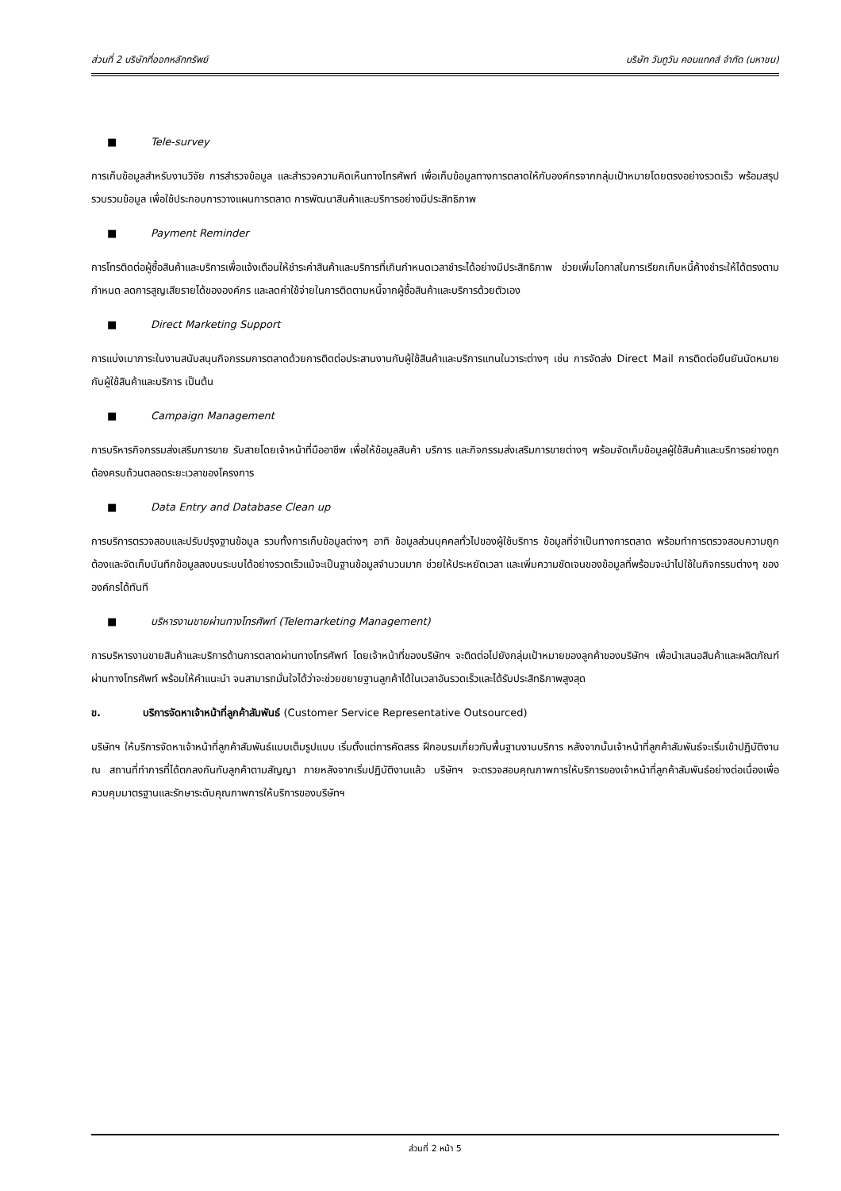ส่วนที่ 2 บริษัทที่ออกหลักทรัพย์ บริษัท วันทูวัน คอนแทคส์ จำกัด (มหาชน)
■ Tele-survey
การเก็บข้อมูลสำหรับงานวิจัย การสำรวจข้อมูล และสำรวจความคิดเห็นทางโทรศัพท์ เพื่อเก็บข้อมูลทางการตลาดให้กับองค์กรจากกลุ่มเป้าหมายโดยตรงอย่างรวดเร็ว พร้อมสรุปรวบรวมข้อมูล เพื่อใช้ประกอบการวางแผนการตลาด การพัฒนาสินค้าและบริการอย่างมีประสิทธิภาพ
■ Payment Reminder
การโทรติดต่อผู้ซื้อสินค้าและบริการเพื่อแจ้งเตือนให้ชำระค่าสินค้าและบริการที่เกินกำหนดเวลาชำระได้อย่างมีประสิทธิภาพ ช่วยเพิ่มโอกาสในการเรียกเก็บหนี้ค้างชำระให้ได้ตรงตามกำหนด ลดการสูญเสียรายได้ขององค์กร และลดค่าใช้จ่ายในการติดตามหนี้จากผู้ซื้อสินค้าและบริการด้วยตัวเอง
■ Direct Marketing Support
การแบ่งเบาภาระในงานสนับสนุนกิจกรรมการตลาดด้วยการติดต่อประสานงานกับผู้ใช้สินค้าและบริการแทนในวาระต่างๆ เช่น การจัดส่ง Direct Mail การติดต่อยืนยันนัดหมายกับผู้ใช้สินค้าและบริการ เป็นต้น
■ Campaign Management
การบริหารกิจกรรมส่งเสริมการขาย รับสายโดยเจ้าหน้าที่มืออาชีพ เพื่อให้ข้อมูลสินค้า บริการ และกิจกรรมส่งเสริมการขายต่างๆ พร้อมจัดเก็บข้อมูลผู้ใช้สินค้าและบริการอย่างถูกต้องครบถ้วนตลอดระยะเวลาของโครงการ
■ Data Entry and Database Clean up
การบริการตรวจสอบและปรับปรุงฐานข้อมูล รวมทั้งการเก็บข้อมูลต่างๆ อาทิ ข้อมูลส่วนบุคคลทั่วไปของผู้ใช้บริการ ข้อมูลที่จำเป็นทางการตลาด พร้อมทำการตรวจสอบความถูกต้องและจัดเก็บบันทึกข้อมูลลงบนระบบได้อย่างรวดเร็วแม้จะเป็นฐานข้อมูลจำนวนมาก ช่วยให้ประหยัดเวลา และเพิ่มความชัดเจนของข้อมูลที่พร้อมจะนำไปใช้ในกิจกรรมต่างๆ ขององค์กรได้ทันที
■ บริหารงานขายผ่านทางโทรศัพท์ (Telemarketing Management)
การบริหารงานขายสินค้าและบริการด้านการตลาดผ่านทางโทรศัพท์ โดยเจ้าหน้าที่ของบริษัทฯ จะติดต่อไปยังกลุ่มเป้าหมายของลูกค้าของบริษัทฯ เพื่อนำเสนอสินค้าและผลิตภัณฑ์ผ่านทางโทรศัพท์ พร้อมให้คำแนะนำ จนสามารถมั่นใจได้ว่าจะช่วยขยายฐานลูกค้าได้ในเวลาอันรวดเร็วและได้รับประสิทธิภาพสูงสุด
ข. บริการจัดหาเจ้าหน้าที่ลูกค้าสัมพันธ์ (Customer Service Representative Outsourced)
บริษัทฯ ให้บริการจัดหาเจ้าหน้าที่ลูกค้าสัมพันธ์แบบเต็มรูปแบบ เริ่มตั้งแต่การคัดสรร ฝึกอบรมเกี่ยวกับพื้นฐานงานบริการ หลังจากนั้นเจ้าหน้าที่ลูกค้าสัมพันธ์จะเริ่มเข้าปฏิบัติงาน ณ สถานที่ทำการที่ได้ตกลงกันกับลูกค้าตามสัญญา ภายหลังจากเริ่มปฏิบัติงานแล้ว บริษัทฯ จะตรวจสอบคุณภาพการให้บริการของเจ้าหน้าที่ลูกค้าสัมพันธ์อย่างต่อเนื่องเพื่อควบคุมมาตรฐานและรักษาระดับคุณภาพการให้บริการของบริษัทฯ
ส่วนที่ 2 หน้า 5